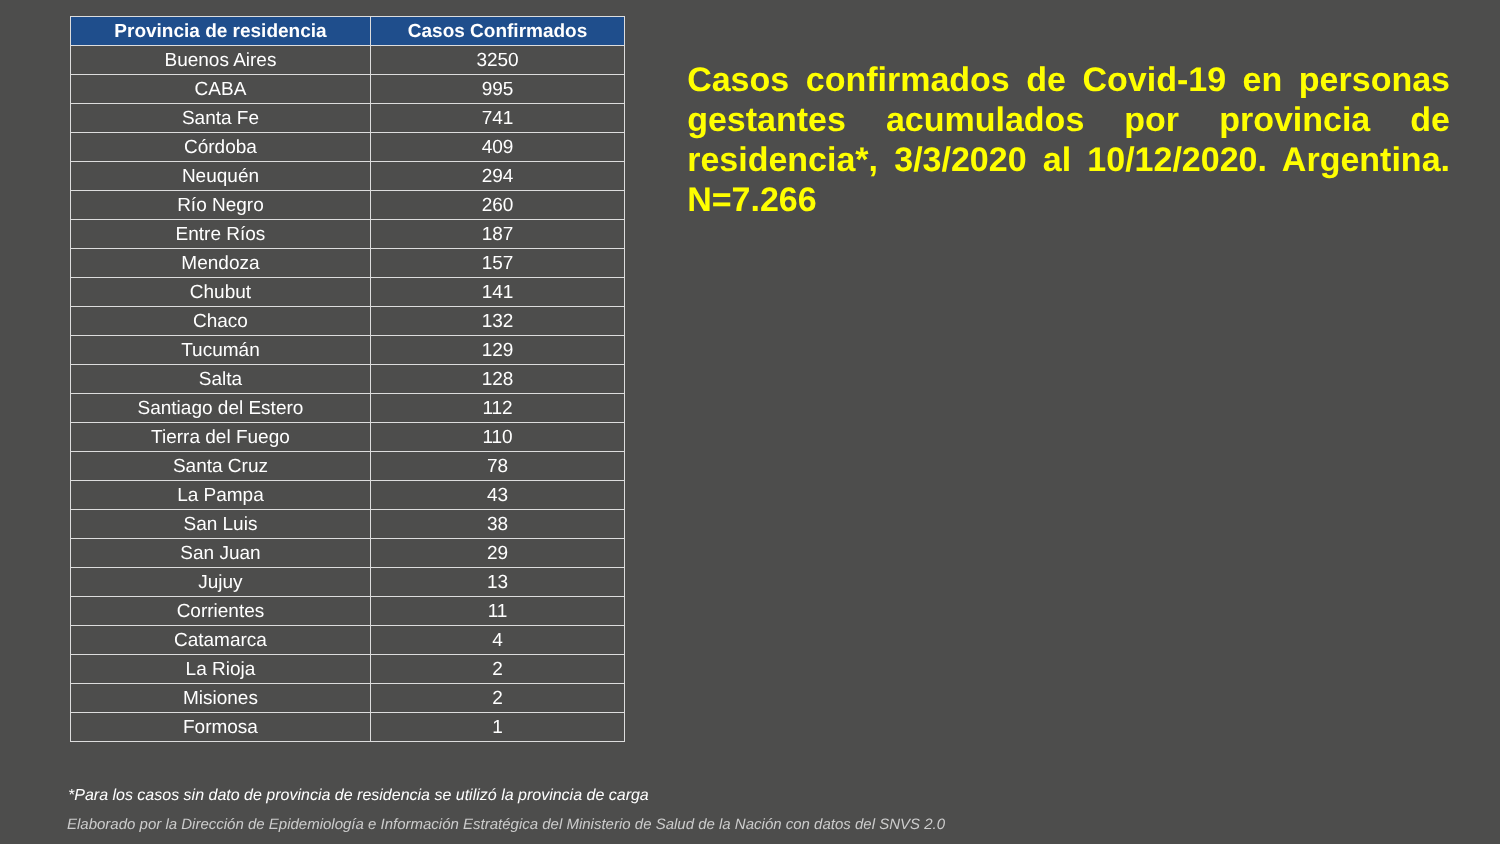| Provincia de residencia | Casos Confirmados |
| --- | --- |
| Buenos Aires | 3250 |
| CABA | 995 |
| Santa Fe | 741 |
| Córdoba | 409 |
| Neuquén | 294 |
| Río Negro | 260 |
| Entre Ríos | 187 |
| Mendoza | 157 |
| Chubut | 141 |
| Chaco | 132 |
| Tucumán | 129 |
| Salta | 128 |
| Santiago del Estero | 112 |
| Tierra del Fuego | 110 |
| Santa Cruz | 78 |
| La Pampa | 43 |
| San Luis | 38 |
| San Juan | 29 |
| Jujuy | 13 |
| Corrientes | 11 |
| Catamarca | 4 |
| La Rioja | 2 |
| Misiones | 2 |
| Formosa | 1 |
Casos confirmados de Covid-19 en personas gestantes acumulados por provincia de residencia*, 3/3/2020 al 10/12/2020. Argentina. N=7.266
*Para los casos sin dato de provincia de residencia se utilizó la provincia de carga
Elaborado por la Dirección de Epidemiología e Información Estratégica del Ministerio de Salud de la Nación con datos del SNVS 2.0